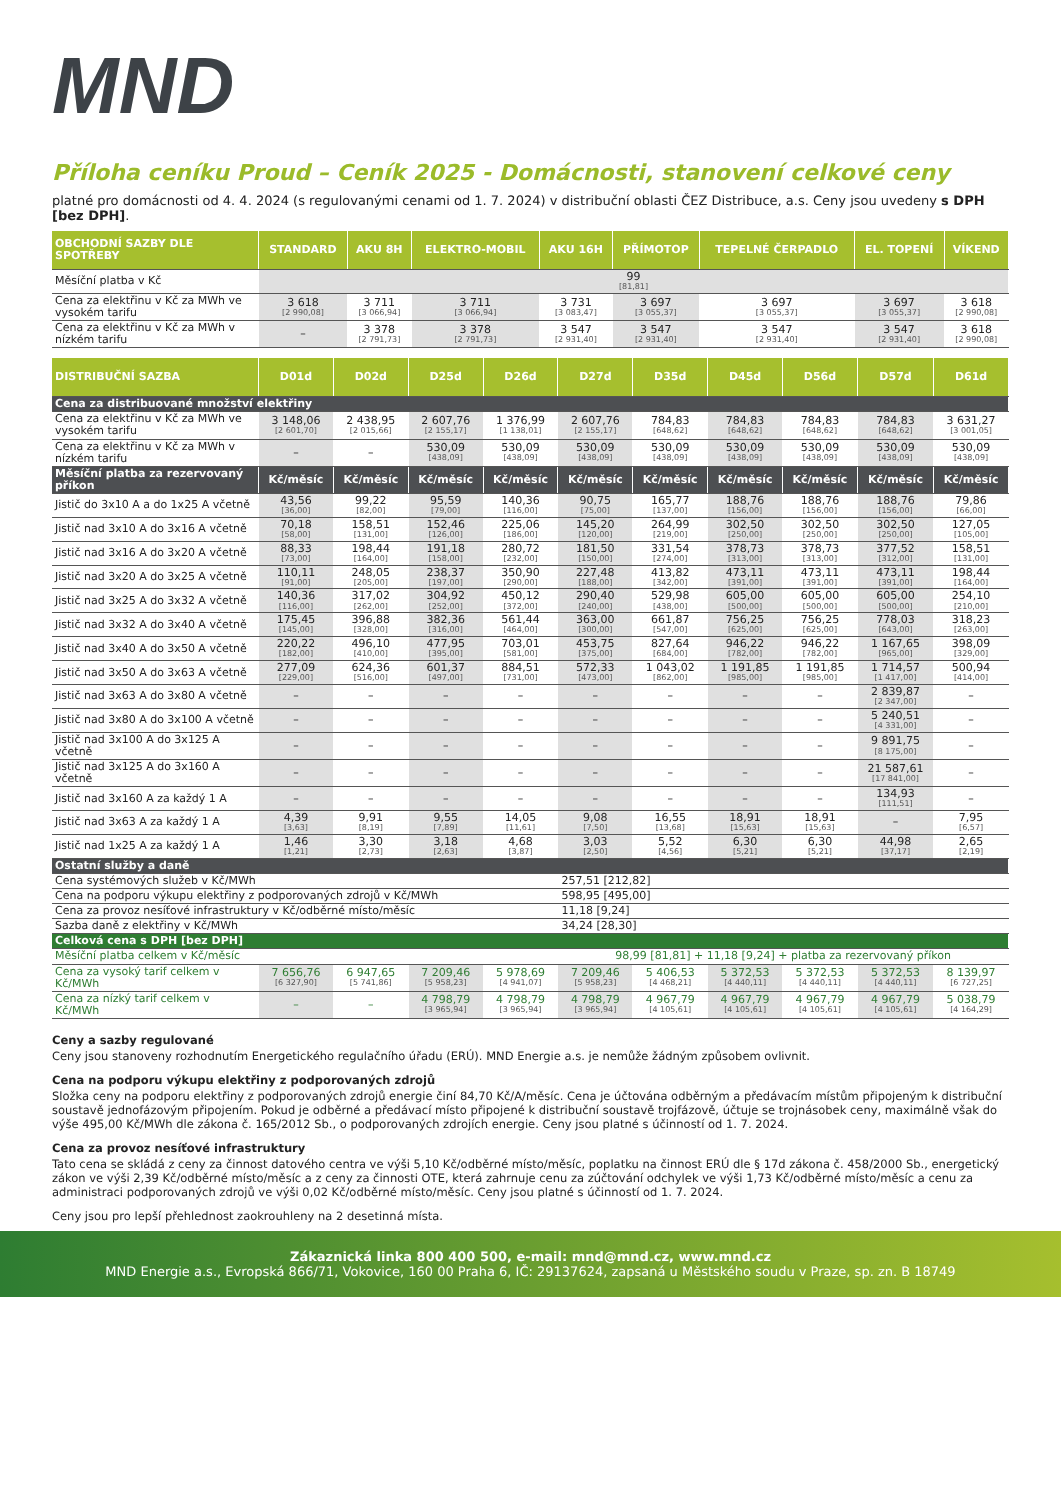MND
Příloha ceníku Proud – Ceník 2025 - Domácnosti, stanovení celkové ceny
platné pro domácnosti od 4. 4. 2024 (s regulovanými cenami od 1. 7. 2024) v distribuční oblasti ČEZ Distribuce, a.s. Ceny jsou uvedeny s DPH [bez DPH].
| OBCHODNÍ SAZBY DLE SPOTŘEBY | STANDARD | AKU 8H | ELEKTRO-MOBIL | AKU 16H | PŘÍMOTOP | TEPELNÉ ČERPADLO | EL. TOPENÍ | VÍKEND |
| --- | --- | --- | --- | --- | --- | --- | --- | --- |
| Měsíční platba v Kč | 99 [81,81] | | | | | | | |
| Cena za elektřinu v Kč za MWh ve vysokém tarifu | 3 618 [2 990,08] | 3 711 [3 066,94] | 3 711 [3 066,94] | 3 731 [3 083,47] | 3 697 [3 055,37] | 3 697 [3 055,37] | 3 697 [3 055,37] | 3 618 [2 990,08] |
| Cena za elektřinu v Kč za MWh v nízkém tarifu | – | 3 378 [2 791,73] | 3 378 [2 791,73] | 3 547 [2 931,40] | 3 547 [2 931,40] | 3 547 [2 931,40] | 3 547 [2 931,40] | 3 618 [2 990,08] |
| DISTRIBUČNÍ SAZBA | D01d | D02d | D25d | D26d | D27d | D35d | D45d | D56d | D57d | D61d |
| --- | --- | --- | --- | --- | --- | --- | --- | --- | --- | --- |
| Cena za distribuované množství elektřiny | | | | | | | | | | |
| Cena za elektřinu v Kč za MWh ve vysokém tarifu | 3 148,06 [2 601,70] | 2 438,95 [2 015,66] | 2 607,76 [2 155,17] | 1 376,99 [1 138,01] | 2 607,76 [2 155,17] | 784,83 [648,62] | 784,83 [648,62] | 784,83 [648,62] | 784,83 [648,62] | 3 631,27 [3 001,05] |
| Cena za elektřinu v Kč za MWh v nízkém tarifu | – | – | 530,09 [438,09] | 530,09 [438,09] | 530,09 [438,09] | 530,09 [438,09] | 530,09 [438,09] | 530,09 [438,09] | 530,09 [438,09] | 530,09 [438,09] |
| Měsíční platba za rezervovaný příkon | Kč/měsíc | Kč/měsíc | Kč/měsíc | Kč/měsíc | Kč/měsíc | Kč/měsíc | Kč/měsíc | Kč/měsíc | Kč/měsíc | Kč/měsíc |
| Jistič do 3x10 A a do 1x25 A včetně | 43,56 [36,00] | 99,22 [82,00] | 95,59 [79,00] | 140,36 [116,00] | 90,75 [75,00] | 165,77 [137,00] | 188,76 [156,00] | 188,76 [156,00] | 188,76 [156,00] | 79,86 [66,00] |
| Jistič nad 3x10 A do 3x16 A včetně | 70,18 [58,00] | 158,51 [131,00] | 152,46 [126,00] | 225,06 [186,00] | 145,20 [120,00] | 264,99 [219,00] | 302,50 [250,00] | 302,50 [250,00] | 302,50 [250,00] | 127,05 [105,00] |
| Jistič nad 3x16 A do 3x20 A včetně | 88,33 [73,00] | 198,44 [164,00] | 191,18 [158,00] | 280,72 [232,00] | 181,50 [150,00] | 331,54 [274,00] | 378,73 [313,00] | 378,73 [313,00] | 377,52 [312,00] | 158,51 [131,00] |
| Jistič nad 3x20 A do 3x25 A včetně | 110,11 [91,00] | 248,05 [205,00] | 238,37 [197,00] | 350,90 [290,00] | 227,48 [188,00] | 413,82 [342,00] | 473,11 [391,00] | 473,11 [391,00] | 473,11 [391,00] | 198,44 [164,00] |
| Jistič nad 3x25 A do 3x32 A včetně | 140,36 [116,00] | 317,02 [262,00] | 304,92 [252,00] | 450,12 [372,00] | 290,40 [240,00] | 529,98 [438,00] | 605,00 [500,00] | 605,00 [500,00] | 605,00 [500,00] | 254,10 [210,00] |
| Jistič nad 3x32 A do 3x40 A včetně | 175,45 [145,00] | 396,88 [328,00] | 382,36 [316,00] | 561,44 [464,00] | 363,00 [300,00] | 661,87 [547,00] | 756,25 [625,00] | 756,25 [625,00] | 778,03 [643,00] | 318,23 [263,00] |
| Jistič nad 3x40 A do 3x50 A včetně | 220,22 [182,00] | 496,10 [410,00] | 477,95 [395,00] | 703,01 [581,00] | 453,75 [375,00] | 827,64 [684,00] | 946,22 [782,00] | 946,22 [782,00] | 1 167,65 [965,00] | 398,09 [329,00] |
| Jistič nad 3x50 A do 3x63 A včetně | 277,09 [229,00] | 624,36 [516,00] | 601,37 [497,00] | 884,51 [731,00] | 572,33 [473,00] | 1 043,02 [862,00] | 1 191,85 [985,00] | 1 191,85 [985,00] | 1 714,57 [1 417,00] | 500,94 [414,00] |
| Jistič nad 3x63 A do 3x80 A včetně | – | – | – | – | – | – | – | – | 2 839,87 [2 347,00] | – |
| Jistič nad 3x80 A do 3x100 A včetně | – | – | – | – | – | – | – | – | 5 240,51 [4 331,00] | – |
| Jistič nad 3x100 A do 3x125 A včetně | – | – | – | – | – | – | – | – | 9 891,75 [8 175,00] | – |
| Jistič nad 3x125 A do 3x160 A včetně | – | – | – | – | – | – | – | – | 21 587,61 [17 841,00] | – |
| Jistič nad 3x160 A za každý 1 A | – | – | – | – | – | – | – | – | 134,93 [111,51] | – |
| Jistič nad 3x63 A za každý 1 A | 4,39 [3,63] | 9,91 [8,19] | 9,55 [7,89] | 14,05 [11,61] | 9,08 [7,50] | 16,55 [13,68] | 18,91 [15,63] | 18,91 [15,63] | – | 7,95 [6,57] |
| Jistič nad 1x25 A za každý 1 A | 1,46 [1,21] | 3,30 [2,73] | 3,18 [2,63] | 4,68 [3,87] | 3,03 [2,50] | 5,52 [4,56] | 6,30 [5,21] | 6,30 [5,21] | 44,98 [37,17] | 2,65 [2,19] |
| Ostatní služby a daně | | | | | | | | | | |
| Cena systémových služeb v Kč/MWh | | | | | 257,51 [212,82] | | | | | |
| Cena na podporu výkupu elektřiny z podporovaných zdrojů v Kč/MWh | | | | | 598,95 [495,00] | | | | | |
| Cena za provoz nesíťové infrastruktury v Kč/odběrné místo/měsíc | | | | | 11,18 [9,24] | | | | | |
| Sazba daně z elektřiny v Kč/MWh | | | | | 34,24 [28,30] | | | | | |
| Celková cena s DPH [bez DPH] | | | | | | | | | | |
| Měsíční platba celkem v Kč/měsíc | | | | | 98,99 [81,81] + 11,18 [9,24] + platba za rezervovaný příkon | | | | | |
| Cena za vysoký tarif celkem v Kč/MWh | 7 656,76 [6 327,90] | 6 947,65 [5 741,86] | 7 209,46 [5 958,23] | 5 978,69 [4 941,07] | 7 209,46 [5 958,23] | 5 406,53 [4 468,21] | 5 372,53 [4 440,11] | 5 372,53 [4 440,11] | 5 372,53 [4 440,11] | 8 139,97 [6 727,25] |
| Cena za nízký tarif celkem v Kč/MWh | – | – | 4 798,79 [3 965,94] | 4 798,79 [3 965,94] | 4 798,79 [3 965,94] | 4 967,79 [4 105,61] | 4 967,79 [4 105,61] | 4 967,79 [4 105,61] | 4 967,79 [4 105,61] | 5 038,79 [4 164,29] |
Ceny a sazby regulované
Ceny jsou stanoveny rozhodnutím Energetického regulačního úřadu (ERÚ). MND Energie a.s. je nemůže žádným způsobem ovlivnit.
Cena na podporu výkupu elektřiny z podporovaných zdrojů
Složka ceny na podporu elektřiny z podporovaných zdrojů energie činí 84,70 Kč/A/měsíc. Cena je účtována odběrným a předávacím místům připojeným k distribuční soustavě jednofázovým připojením. Pokud je odběrné a předávací místo připojené k distribuční soustavě trojfázově, účtuje se trojnásobek ceny, maximálně však do výše 495,00 Kč/MWh dle zákona č. 165/2012 Sb., o podporovaných zdrojích energie. Ceny jsou platné s účinností od 1. 7. 2024.
Cena za provoz nesíťové infrastruktury
Tato cena se skládá z ceny za činnost datového centra ve výši 5,10 Kč/odběrné místo/měsíc, poplatku na činnost ERÚ dle § 17d zákona č. 458/2000 Sb., energetický zákon ve výši 2,39 Kč/odběrné místo/měsíc a z ceny za činnosti OTE, která zahrnuje cenu za zúčtování odchylek ve výši 1,73 Kč/odběrné místo/měsíc a cenu za administraci podporovaných zdrojů ve výši 0,02 Kč/odběrné místo/měsíc. Ceny jsou platné s účinností od 1. 7. 2024.
Ceny jsou pro lepší přehlednost zaokrouhleny na 2 desetinná místa.
Zákaznická linka 800 400 500, e-mail: mnd@mnd.cz, www.mnd.cz
MND Energie a.s., Evropská 866/71, Vokovice, 160 00 Praha 6, IČ: 29137624, zapsaná u Městského soudu v Praze, sp. zn. B 18749